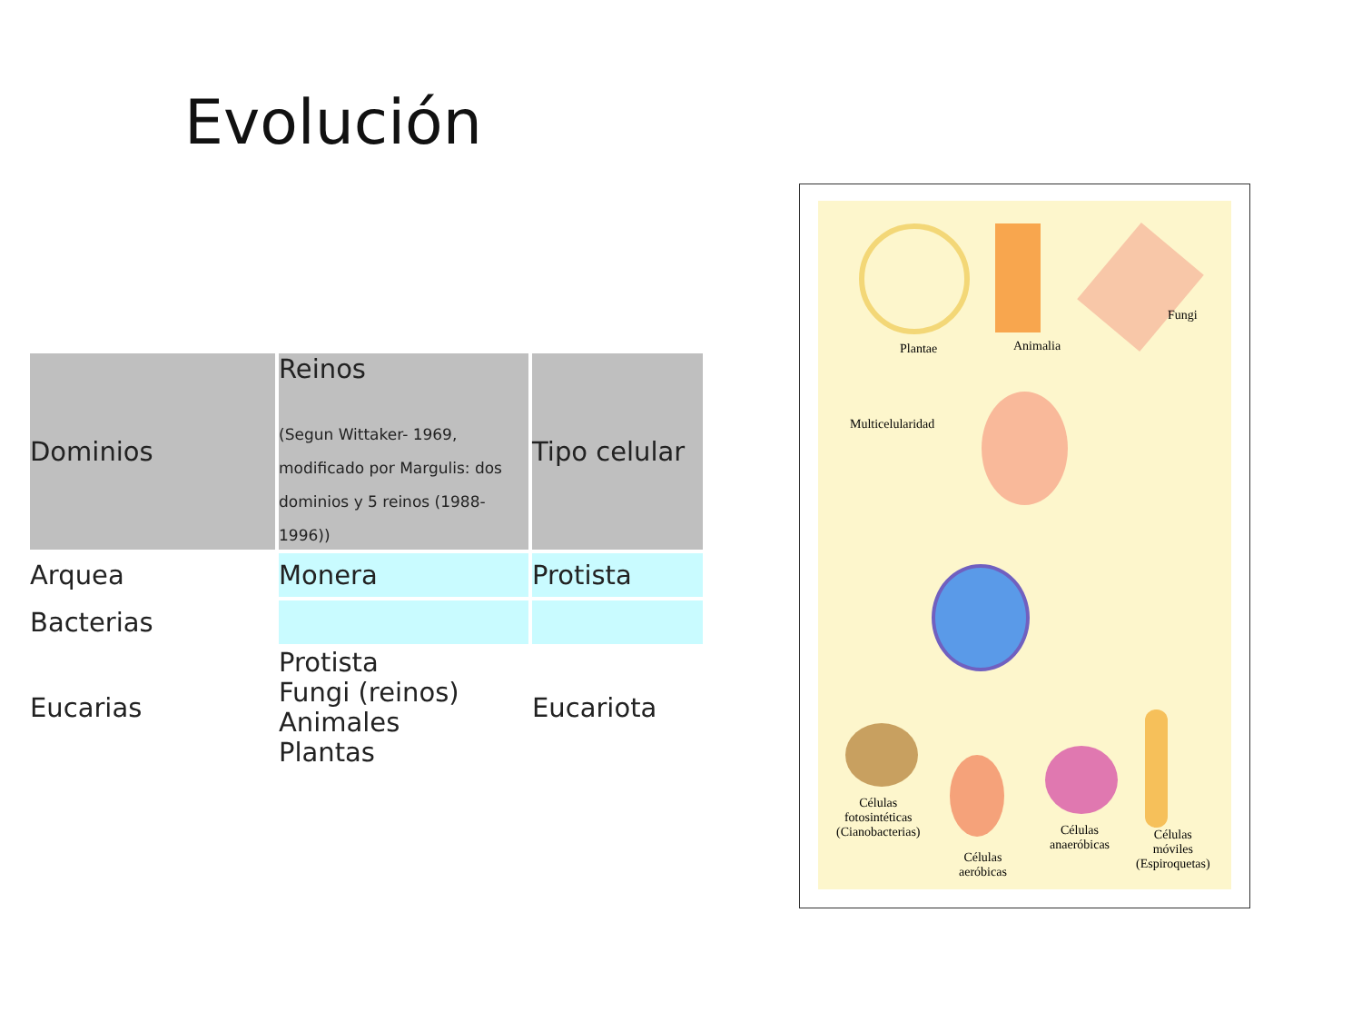Evolución
| Dominios | Reinos (Segun Wittaker- 1969, modificado por Margulis: dos dominios y 5 reinos (1988-1996)) | Tipo celular |
| --- | --- | --- |
| Arquea | Monera | Protista |
| Bacterias | | |
| Eucarias | Protista Fungi (reinos) Animales Plantas | Eucariota |
Plantae Animalia
Fungi
Multicelularidad
Células
fotosintéticas
(Cianobacterias)
Células
aeróbicas
Células
anaeróbicas
Células
móviles
(Espiroquetas)